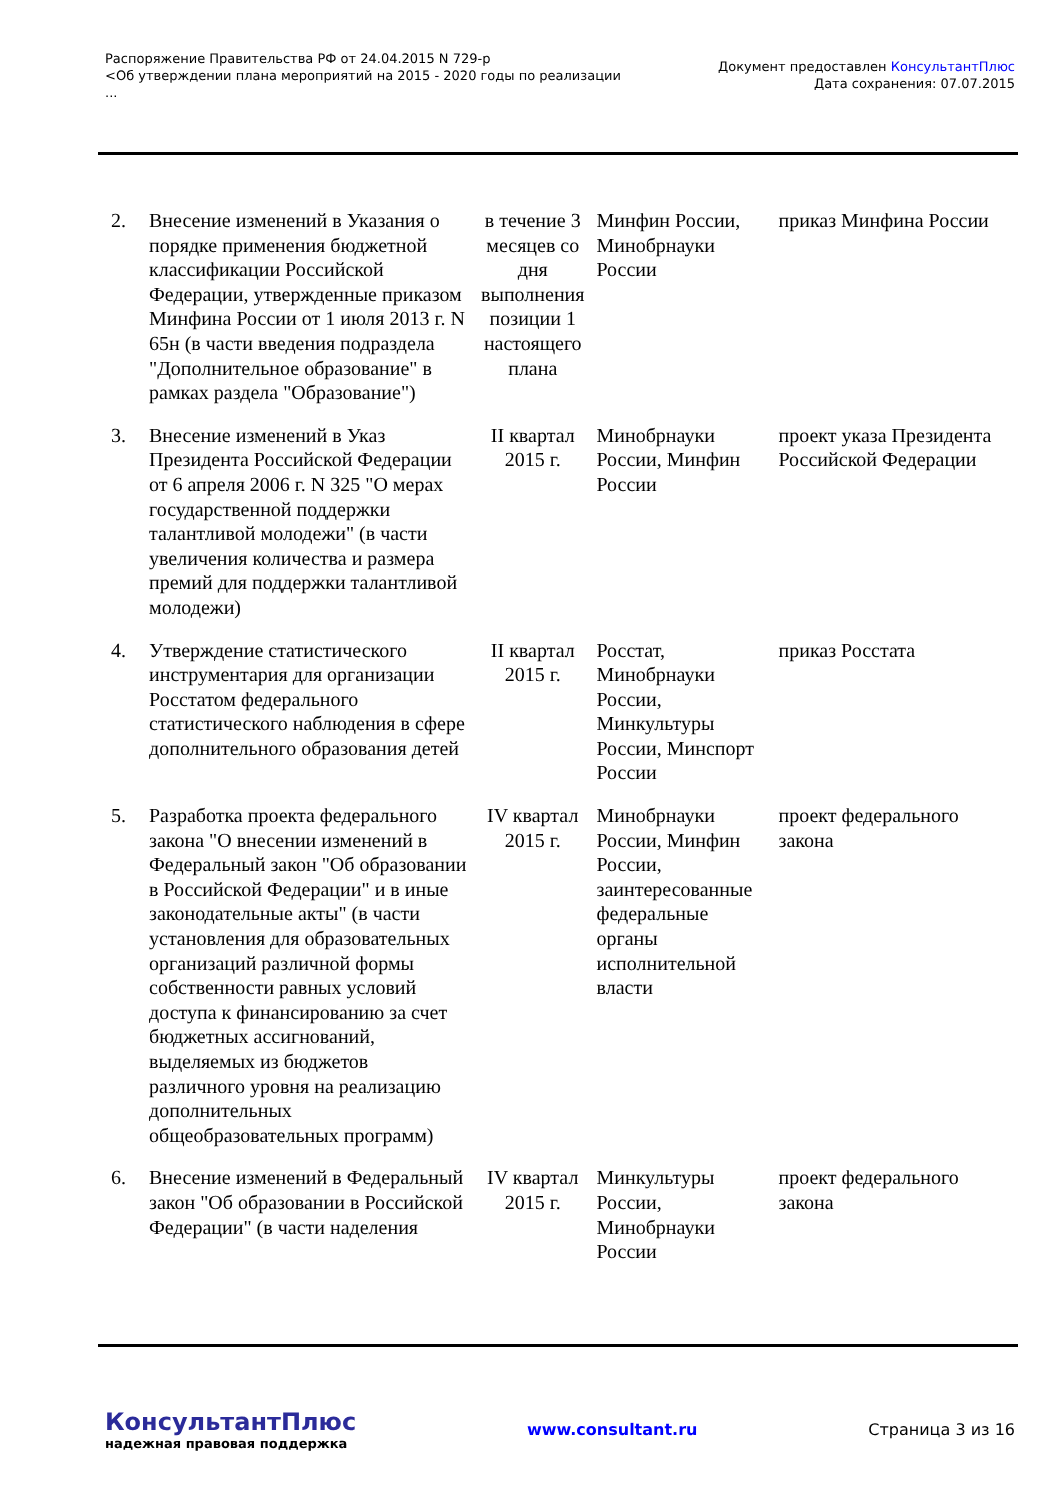Распоряжение Правительства РФ от 24.04.2015 N 729-р
<Об утверждении плана мероприятий на 2015 - 2020 годы по реализации
...
Документ предоставлен КонсультантПлюс
Дата сохранения: 07.07.2015
| 2. | Внесение изменений в Указания о порядке применения бюджетной классификации Российской Федерации, утвержденные приказом Минфина России от 1 июля 2013 г. N 65н (в части введения подраздела "Дополнительное образование" в рамках раздела "Образование") | в течение 3 месяцев со дня выполнения позиции 1 настоящего плана | Минфин России, Минобрнауки России | приказ Минфина России |
| 3. | Внесение изменений в Указ Президента Российской Федерации от 6 апреля 2006 г. N 325 "О мерах государственной поддержки талантливой молодежи" (в части увеличения количества и размера премий для поддержки талантливой молодежи) | II квартал 2015 г. | Минобрнауки России, Минфин России | проект указа Президента Российской Федерации |
| 4. | Утверждение статистического инструментария для организации Росстатом федерального статистического наблюдения в сфере дополнительного образования детей | II квартал 2015 г. | Росстат, Минобрнауки России, Минкультуры России, Минспорт России | приказ Росстата |
| 5. | Разработка проекта федерального закона "О внесении изменений в Федеральный закон "Об образовании в Российской Федерации" и в иные законодательные акты" (в части установления для образовательных организаций различной формы собственности равных условий доступа к финансированию за счет бюджетных ассигнований, выделяемых из бюджетов различного уровня на реализацию дополнительных общеобразовательных программ) | IV квартал 2015 г. | Минобрнауки России, Минфин России, заинтересованные федеральные органы исполнительной власти | проект федерального закона |
| 6. | Внесение изменений в Федеральный закон "Об образовании в Российской Федерации" (в части наделения | IV квартал 2015 г. | Минкультуры России, Минобрнауки России | проект федерального закона |
КонсультантПлюс
надежная правовая поддержка
www.consultant.ru Страница 3 из 16